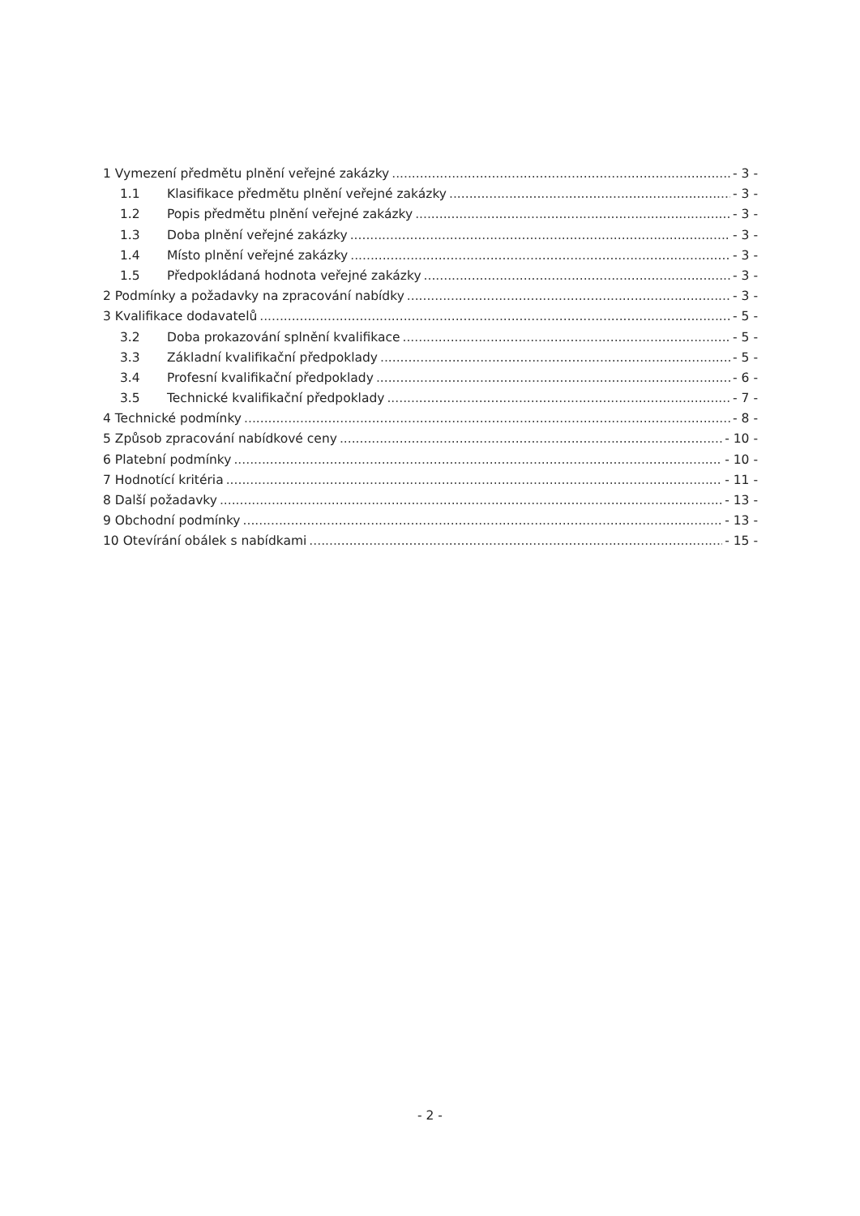1 Vymezení předmětu plnění veřejné zakázky - 3 -
1.1 Klasifikace předmětu plnění veřejné zakázky - 3 -
1.2 Popis předmětu plnění veřejné zakázky - 3 -
1.3 Doba plnění veřejné zakázky - 3 -
1.4 Místo plnění veřejné zakázky - 3 -
1.5 Předpokládaná hodnota veřejné zakázky - 3 -
2 Podmínky a požadavky na zpracování nabídky - 3 -
3 Kvalifikace dodavatelů - 5 -
3.2 Doba prokazování splnění kvalifikace - 5 -
3.3 Základní kvalifikační předpoklady - 5 -
3.4 Profesní kvalifikační předpoklady - 6 -
3.5 Technické kvalifikační předpoklady - 7 -
4 Technické podmínky - 8 -
5 Způsob zpracování nabídkové ceny - 10 -
6 Platební podmínky - 10 -
7 Hodnotící kritéria - 11 -
8 Další požadavky - 13 -
9 Obchodní podmínky - 13 -
10 Otevírání obálek s nabídkami - 15 -
- 2 -